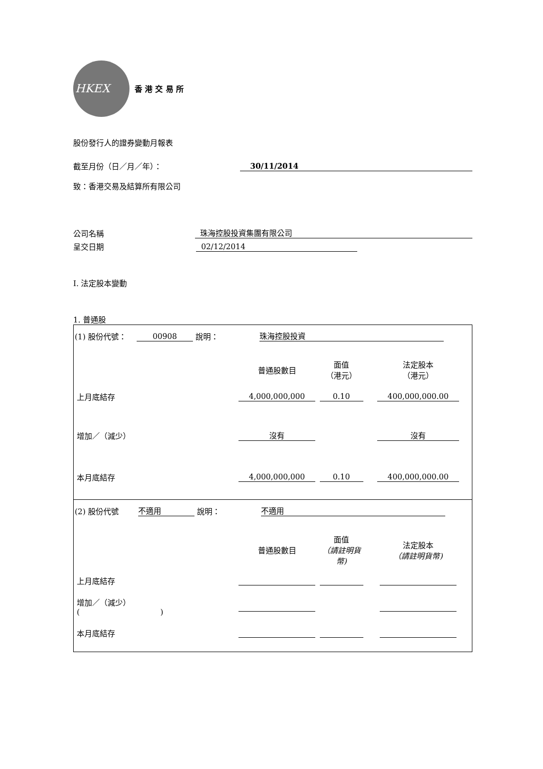HKEX
香 港 交 易 所
股份發行人的證券變動月報表
截至月份（日／月／年）： 30/11/2014
致：香港交易及結算所有限公司
公司名稱 珠海控股投資集團有限公司
呈交日期 02/12/2014
I. 法定股本變動
1. 普通股
| (1) 股份代號： 00908 說明： 珠海控股投資 / / 普通股數目 / 面值 （港元） / 法定股本 （港元） / / 上月底結存 / 4,000,000,000 / 0.10 / 400,000,000.00 / / 增加／（減少） / 沒有 / / 沒有 / / 本月底結存 / 4,000,000,000 / 0.10 / 400,000,000.00 / |
| (2) 股份代號 不適用 說明： 不適用 / / 普通股數目 / 面值 （請註明貨幣) / 法定股本 （請註明貨幣) / / 上月底結存 / / / / / 增加／（減少） ( ) / / / / / 本月底結存 / / / / |